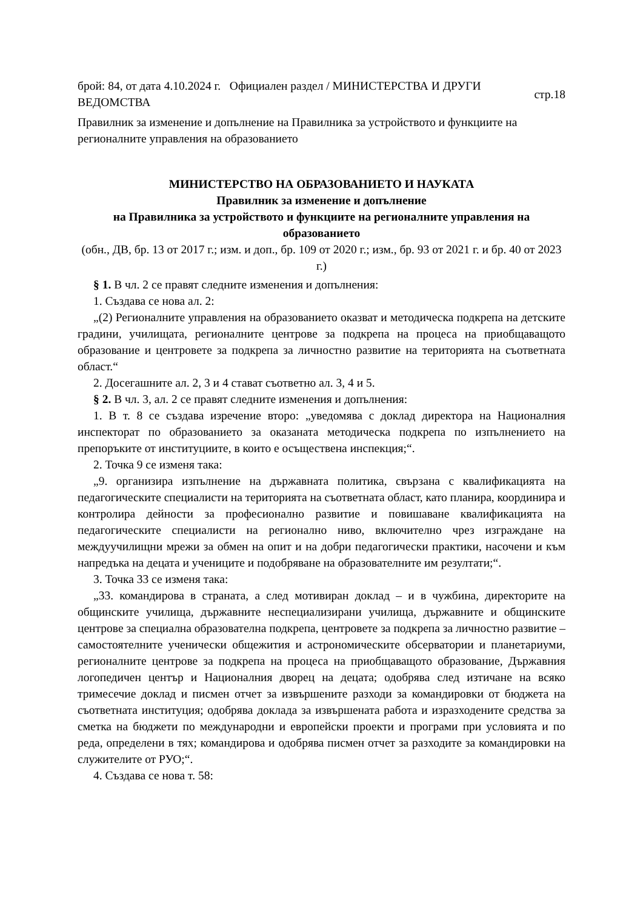брой: 84, от дата 4.10.2024 г. Официален раздел / МИНИСТЕРСТВА И ДРУГИ ВЕДОМСТВА
стр.18
Правилник за изменение и допълнение на Правилника за устройството и функциите на регионалните управления на образованието
МИНИСТЕРСТВО НА ОБРАЗОВАНИЕТО И НАУКАТА
Правилник за изменение и допълнение
на Правилника за устройството и функциите на регионалните управления на образованието
(обн., ДВ, бр. 13 от 2017 г.; изм. и доп., бр. 109 от 2020 г.; изм., бр. 93 от 2021 г. и бр. 40 от 2023 г.)
§ 1. В чл. 2 се правят следните изменения и допълнения:
1. Създава се нова ал. 2:
„(2) Регионалните управления на образованието оказват и методическа подкрепа на детските градини, училищата, регионалните центрове за подкрепа на процеса на приобщаващото образование и центровете за подкрепа за личностно развитие на територията на съответната област.“
2. Досегашните ал. 2, 3 и 4 стават съответно ал. 3, 4 и 5.
§ 2. В чл. 3, ал. 2 се правят следните изменения и допълнения:
1. В т. 8 се създава изречение второ: „уведомява с доклад директора на Националния инспекторат по образованието за оказаната методическа подкрепа по изпълнението на препоръките от институциите, в които е осъществена инспекция;“.
2. Точка 9 се изменя така:
„9. организира изпълнение на държавната политика, свързана с квалификацията на педагогическите специалисти на територията на съответната област, като планира, координира и контролира дейности за професионално развитие и повишаване квалификацията на педагогическите специалисти на регионално ниво, включително чрез изграждане на междуучилищни мрежи за обмен на опит и на добри педагогически практики, насочени и към напредъка на децата и учениците и подобряване на образователните им резултати;“.
3. Точка 33 се изменя така:
„33. командирова в страната, а след мотивиран доклад – и в чужбина, директорите на общинските училища, държавните неспециализирани училища, държавните и общинските центрове за специална образователна подкрепа, центровете за подкрепа за личностно развитие – самостоятелните ученически общежития и астрономическите обсерватории и планетариуми, регионалните центрове за подкрепа на процеса на приобщаващото образование, Държавния логопедичен център и Националния дворец на децата; одобрява след изтичане на всяко тримесечие доклад и писмен отчет за извършените разходи за командировки от бюджета на съответната институция; одобрява доклада за извършената работа и изразходените средства за сметка на бюджети по международни и европейски проекти и програми при условията и по реда, определени в тях; командирова и одобрява писмен отчет за разходите за командировки на служителите от РУО;“.
4. Създава се нова т. 58: